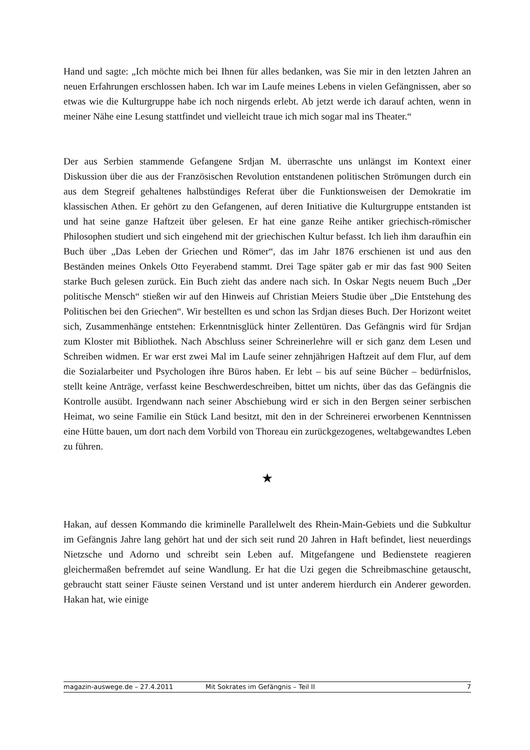Hand und sagte: „Ich möchte mich bei Ihnen für alles bedanken, was Sie mir in den letzten Jahren an neuen Erfahrungen erschlossen haben. Ich war im Laufe meines Lebens in vielen Gefängnissen, aber so etwas wie die Kulturgruppe habe ich noch nirgends erlebt. Ab jetzt werde ich darauf achten, wenn in meiner Nähe eine Lesung stattfindet und vielleicht traue ich mich sogar mal ins Theater.“
Der aus Serbien stammende Gefangene Srdjan M. überraschte uns unlängst im Kontext einer Diskussion über die aus der Französischen Revolution entstandenen politischen Strömungen durch ein aus dem Stegreif gehaltenes halbstündiges Referat über die Funktionsweisen der Demokratie im klassischen Athen. Er gehört zu den Gefangenen, auf deren Initiative die Kulturgruppe entstanden ist und hat seine ganze Haftzeit über gelesen. Er hat eine ganze Reihe antiker griechisch-römischer Philosophen studiert und sich eingehend mit der griechischen Kultur befasst. Ich lieh ihm daraufhin ein Buch über „Das Leben der Griechen und Römer“, das im Jahr 1876 erschienen ist und aus den Beständen meines Onkels Otto Feyerabend stammt. Drei Tage später gab er mir das fast 900 Seiten starke Buch gelesen zurück. Ein Buch zieht das andere nach sich. In Oskar Negts neuem Buch „Der politische Mensch“ stießen wir auf den Hinweis auf Christian Meiers Studie über „Die Entstehung des Politischen bei den Griechen“. Wir bestellten es und schon las Srdjan dieses Buch. Der Horizont weitet sich, Zusammenhänge entstehen: Erkenntnisglück hinter Zellentüren. Das Gefängnis wird für Srdjan zum Kloster mit Bibliothek. Nach Abschluss seiner Schreinerlehre will er sich ganz dem Lesen und Schreiben widmen. Er war erst zwei Mal im Laufe seiner zehnjährigen Haftzeit auf dem Flur, auf dem die Sozialarbeiter und Psychologen ihre Büros haben. Er lebt – bis auf seine Bücher – bedürfnislos, stellt keine Anträge, verfasst keine Beschwerdeschreiben, bittet um nichts, über das das Gefängnis die Kontrolle ausübt. Irgendwann nach seiner Abschiebung wird er sich in den Bergen seiner serbischen Heimat, wo seine Familie ein Stück Land besitzt, mit den in der Schreinerei erworbenen Kenntnissen eine Hütte bauen, um dort nach dem Vorbild von Thoreau ein zurückgezogenes, weltabgewandtes Leben zu führen.
★
Hakan, auf dessen Kommando die kriminelle Parallelwelt des Rhein-Main-Gebiets und die Subkultur im Gefängnis Jahre lang gehört hat und der sich seit rund 20 Jahren in Haft befindet, liest neuerdings Nietzsche und Adorno und schreibt sein Leben auf. Mitgefangene und Bedienstete reagieren gleichermaßen befremdet auf seine Wandlung. Er hat die Uzi gegen die Schreibmaschine getauscht, gebraucht statt seiner Fäuste seinen Verstand und ist unter anderem hierdurch ein Anderer geworden. Hakan hat, wie einige
magazin-auswege.de – 27.4.2011 Mit Sokrates im Gefängnis – Teil II 7